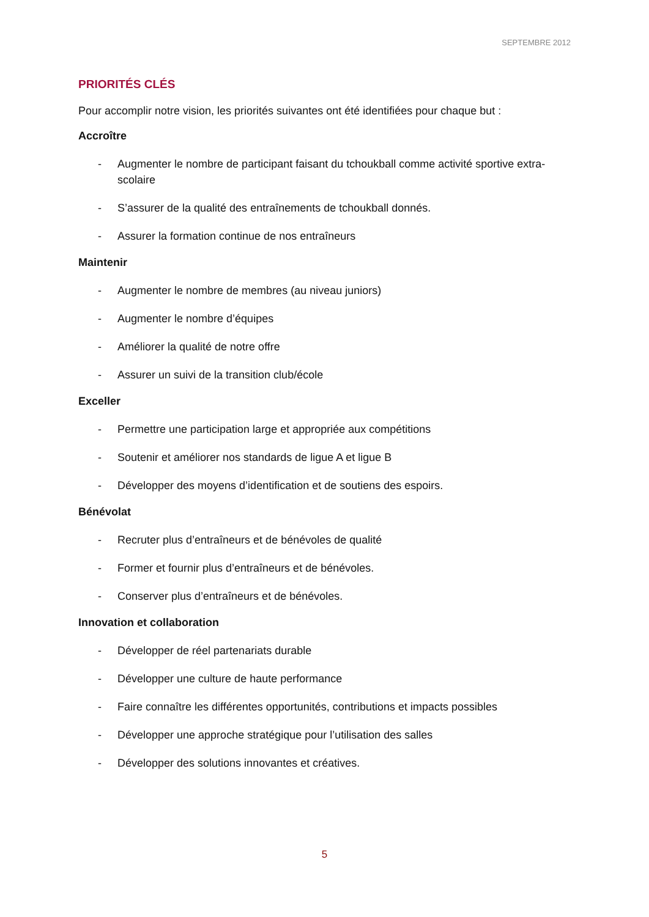SEPTEMBRE 2012
PRIORITÉS CLÉS
Pour accomplir notre vision, les priorités suivantes ont été identifiées pour chaque but :
Accroître
- Augmenter le nombre de participant faisant du tchoukball comme activité sportive extra-scolaire
- S’assurer de la qualité des entraînements de tchoukball donnés.
- Assurer la formation continue de nos entraîneurs
Maintenir
- Augmenter le nombre de membres (au niveau juniors)
- Augmenter le nombre d’équipes
- Améliorer la qualité de notre offre
- Assurer un suivi de la transition club/école
Exceller
- Permettre une participation large et appropriée aux compétitions
- Soutenir et améliorer nos standards de ligue A et ligue B
- Développer des moyens d’identification et de soutiens des espoirs.
Bénévolat
- Recruter plus d’entraîneurs et de bénévoles de qualité
- Former et fournir plus d’entraîneurs et de bénévoles.
- Conserver plus d’entraîneurs et de bénévoles.
Innovation et collaboration
- Développer de réel partenariats durable
- Développer une culture de haute performance
- Faire connaître les différentes opportunités, contributions et impacts possibles
- Développer une approche stratégique pour l’utilisation des salles
- Développer des solutions innovantes et créatives.
5